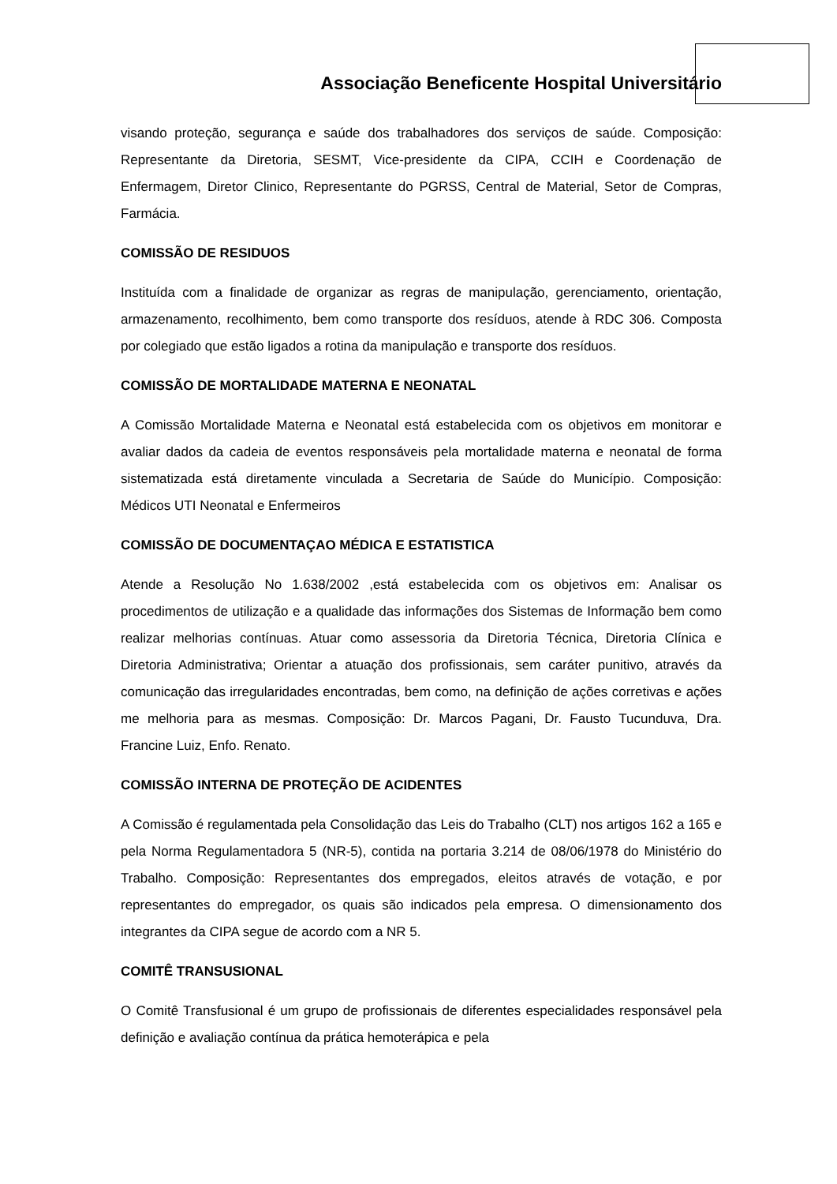Associação Beneficente Hospital Universitário
visando proteção, segurança e saúde dos trabalhadores dos serviços de saúde. Composição: Representante da Diretoria, SESMT, Vice-presidente da CIPA, CCIH e Coordenação de Enfermagem, Diretor Clinico, Representante do PGRSS, Central de Material, Setor de Compras, Farmácia.
COMISSÃO DE RESIDUOS
Instituída com a finalidade de organizar as regras de manipulação, gerenciamento, orientação, armazenamento, recolhimento, bem como transporte dos resíduos, atende à RDC 306. Composta por colegiado que estão ligados a rotina da manipulação e transporte dos resíduos.
COMISSÃO DE MORTALIDADE MATERNA E NEONATAL
A Comissão Mortalidade Materna e Neonatal está estabelecida com os objetivos em monitorar e avaliar dados da cadeia de eventos responsáveis pela mortalidade materna e neonatal de forma sistematizada está diretamente vinculada a Secretaria de Saúde do Município. Composição: Médicos UTI Neonatal e Enfermeiros
COMISSÃO DE DOCUMENTAÇAO MÉDICA E ESTATISTICA
Atende a Resolução No 1.638/2002 ,está estabelecida com os objetivos em: Analisar os procedimentos de utilização e a qualidade das informações dos Sistemas de Informação bem como realizar melhorias contínuas. Atuar como assessoria da Diretoria Técnica, Diretoria Clínica e Diretoria Administrativa; Orientar a atuação dos profissionais, sem caráter punitivo, através da comunicação das irregularidades encontradas, bem como, na definição de ações corretivas e ações me melhoria para as mesmas. Composição: Dr. Marcos Pagani, Dr. Fausto Tucunduva, Dra. Francine Luiz, Enfo. Renato.
COMISSÃO INTERNA DE PROTEÇÃO DE ACIDENTES
A Comissão é regulamentada pela Consolidação das Leis do Trabalho (CLT) nos artigos 162 a 165 e pela Norma Regulamentadora 5 (NR-5), contida na portaria 3.214 de 08/06/1978 do Ministério do Trabalho. Composição: Representantes dos empregados, eleitos através de votação, e por representantes do empregador, os quais são indicados pela empresa. O dimensionamento dos integrantes da CIPA segue de acordo com a NR 5.
COMITÊ TRANSUSIONAL
O Comitê Transfusional é um grupo de profissionais de diferentes especialidades responsável pela definição e avaliação contínua da prática hemoterápica e pela